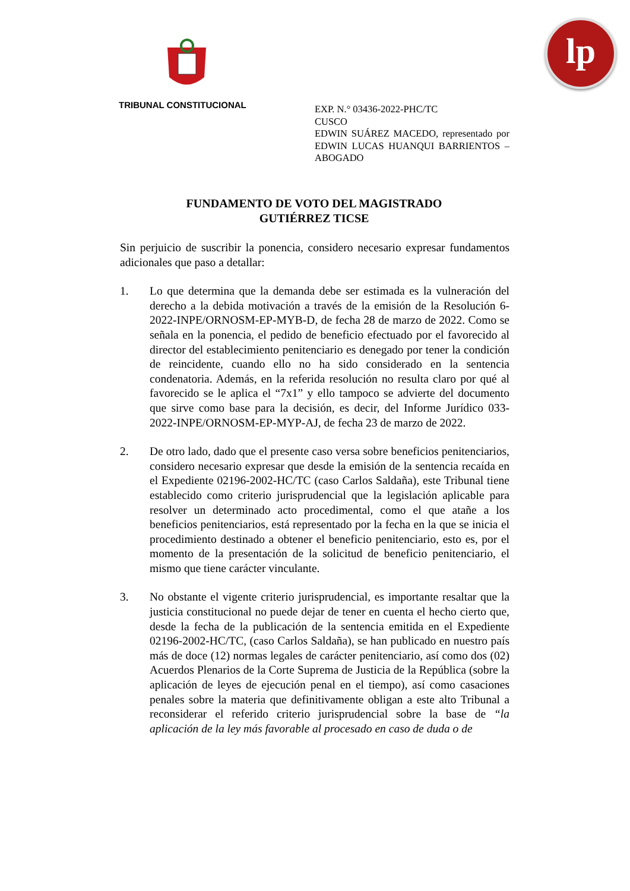lp
TRIBUNAL CONSTITUCIONAL
EXP. N.° 03436-2022-PHC/TC
CUSCO
EDWIN SUÁREZ MACEDO, representado por EDWIN LUCAS HUANQUI BARRIENTOS – ABOGADO
FUNDAMENTO DE VOTO DEL MAGISTRADO
GUTIÉRREZ TICSE
Sin perjuicio de suscribir la ponencia, considero necesario expresar fundamentos adicionales que paso a detallar:
1. Lo que determina que la demanda debe ser estimada es la vulneración del derecho a la debida motivación a través de la emisión de la Resolución 6-2022-INPE/ORNOSM-EP-MYB-D, de fecha 28 de marzo de 2022. Como se señala en la ponencia, el pedido de beneficio efectuado por el favorecido al director del establecimiento penitenciario es denegado por tener la condición de reincidente, cuando ello no ha sido considerado en la sentencia condenatoria. Además, en la referida resolución no resulta claro por qué al favorecido se le aplica el “7x1” y ello tampoco se advierte del documento que sirve como base para la decisión, es decir, del Informe Jurídico 033-2022-INPE/ORNOSM-EP-MYP-AJ, de fecha 23 de marzo de 2022.
2. De otro lado, dado que el presente caso versa sobre beneficios penitenciarios, considero necesario expresar que desde la emisión de la sentencia recaída en el Expediente 02196-2002-HC/TC (caso Carlos Saldaña), este Tribunal tiene establecido como criterio jurisprudencial que la legislación aplicable para resolver un determinado acto procedimental, como el que atañe a los beneficios penitenciarios, está representado por la fecha en la que se inicia el procedimiento destinado a obtener el beneficio penitenciario, esto es, por el momento de la presentación de la solicitud de beneficio penitenciario, el mismo que tiene carácter vinculante.
3. No obstante el vigente criterio jurisprudencial, es importante resaltar que la justicia constitucional no puede dejar de tener en cuenta el hecho cierto que, desde la fecha de la publicación de la sentencia emitida en el Expediente 02196-2002-HC/TC, (caso Carlos Saldaña), se han publicado en nuestro país más de doce (12) normas legales de carácter penitenciario, así como dos (02) Acuerdos Plenarios de la Corte Suprema de Justicia de la República (sobre la aplicación de leyes de ejecución penal en el tiempo), así como casaciones penales sobre la materia que definitivamente obligan a este alto Tribunal a reconsiderar el referido criterio jurisprudencial sobre la base de “la aplicación de la ley más favorable al procesado en caso de duda o de